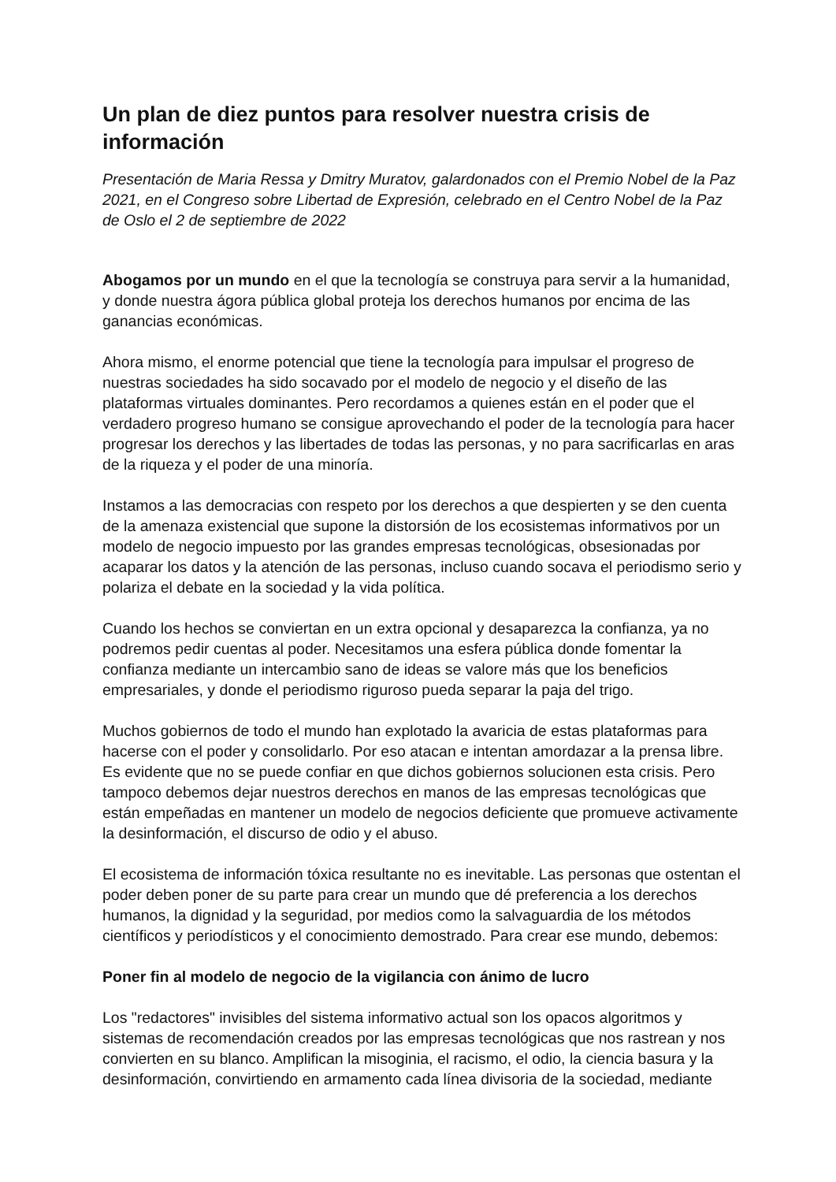Un plan de diez puntos para resolver nuestra crisis de información
Presentación de Maria Ressa y Dmitry Muratov, galardonados con el Premio Nobel de la Paz 2021, en el Congreso sobre Libertad de Expresión, celebrado en el Centro Nobel de la Paz de Oslo el 2 de septiembre de 2022
Abogamos por un mundo en el que la tecnología se construya para servir a la humanidad, y donde nuestra ágora pública global proteja los derechos humanos por encima de las ganancias económicas.
Ahora mismo, el enorme potencial que tiene la tecnología para impulsar el progreso de nuestras sociedades ha sido socavado por el modelo de negocio y el diseño de las plataformas virtuales dominantes. Pero recordamos a quienes están en el poder que el verdadero progreso humano se consigue aprovechando el poder de la tecnología para hacer progresar los derechos y las libertades de todas las personas, y no para sacrificarlas en aras de la riqueza y el poder de una minoría.
Instamos a las democracias con respeto por los derechos a que despierten y se den cuenta de la amenaza existencial que supone la distorsión de los ecosistemas informativos por un modelo de negocio impuesto por las grandes empresas tecnológicas, obsesionadas por acaparar los datos y la atención de las personas, incluso cuando socava el periodismo serio y polariza el debate en la sociedad y la vida política.
Cuando los hechos se conviertan en un extra opcional y desaparezca la confianza, ya no podremos pedir cuentas al poder. Necesitamos una esfera pública donde fomentar la confianza mediante un intercambio sano de ideas se valore más que los beneficios empresariales, y donde el periodismo riguroso pueda separar la paja del trigo.
Muchos gobiernos de todo el mundo han explotado la avaricia de estas plataformas para hacerse con el poder y consolidarlo. Por eso atacan e intentan amordazar a la prensa libre. Es evidente que no se puede confiar en que dichos gobiernos solucionen esta crisis. Pero tampoco debemos dejar nuestros derechos en manos de las empresas tecnológicas que están empeñadas en mantener un modelo de negocios deficiente que promueve activamente la desinformación, el discurso de odio y el abuso.
El ecosistema de información tóxica resultante no es inevitable. Las personas que ostentan el poder deben poner de su parte para crear un mundo que dé preferencia a los derechos humanos, la dignidad y la seguridad, por medios como la salvaguardia de los métodos científicos y periodísticos y el conocimiento demostrado. Para crear ese mundo, debemos:
Poner fin al modelo de negocio de la vigilancia con ánimo de lucro
Los "redactores" invisibles del sistema informativo actual son los opacos algoritmos y sistemas de recomendación creados por las empresas tecnológicas que nos rastrean y nos convierten en su blanco. Amplifican la misoginia, el racismo, el odio, la ciencia basura y la desinformación, convirtiendo en armamento cada línea divisoria de la sociedad, mediante